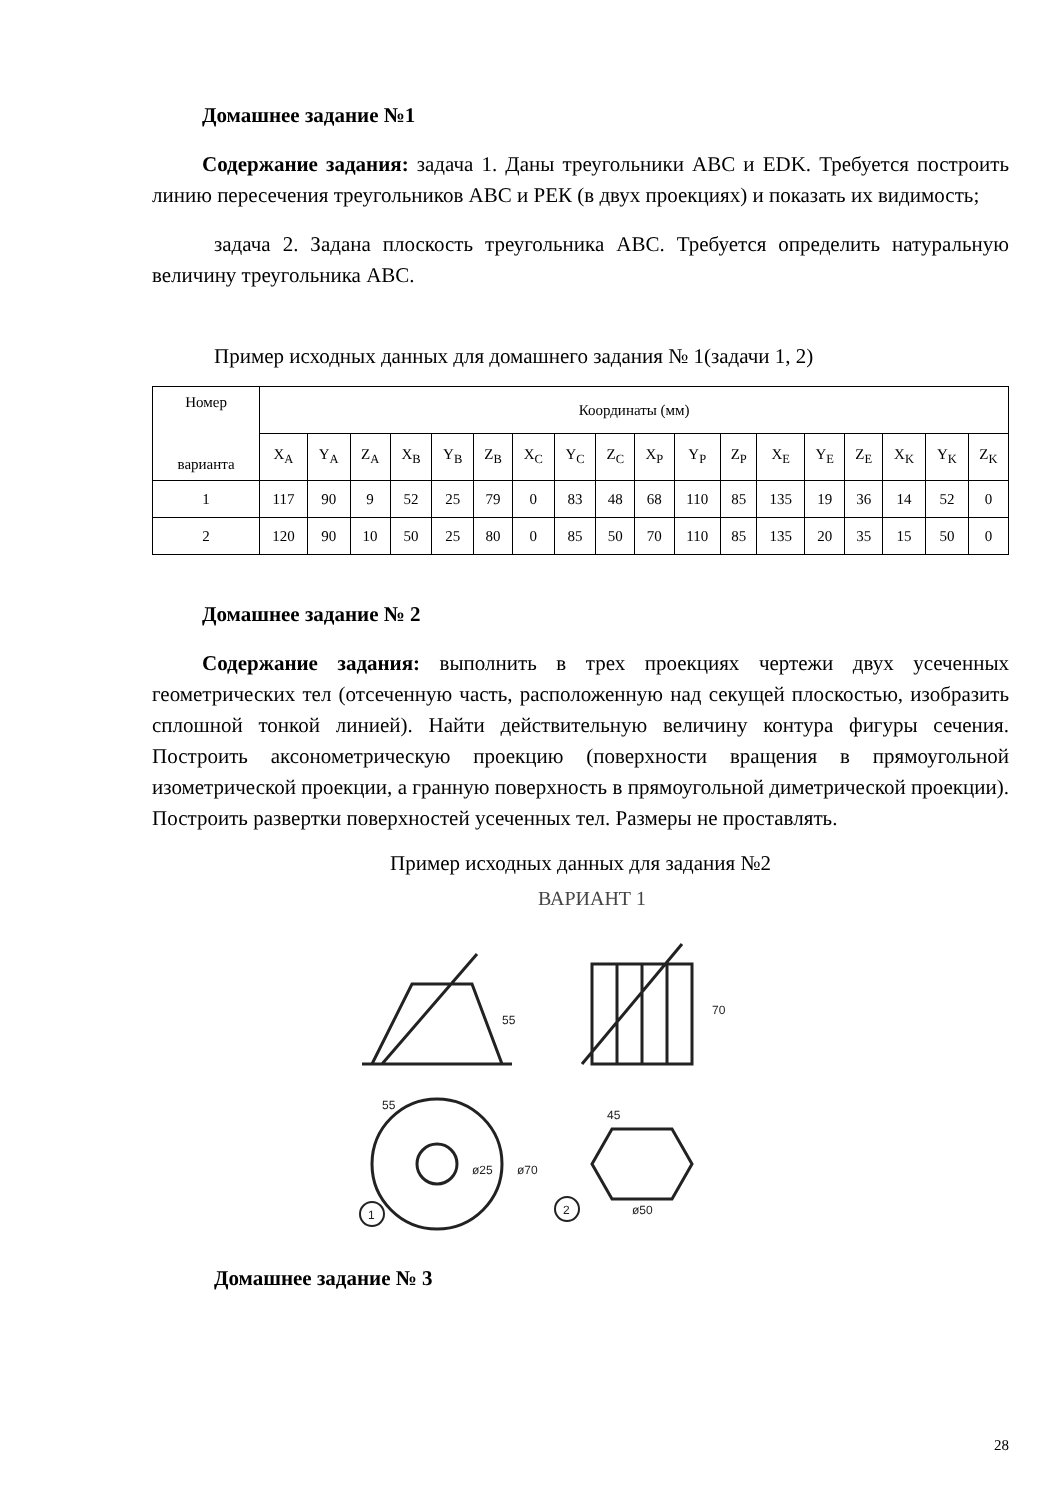Домашнее задание №1
Содержание задания: задача 1. Даны треугольники АВС и EDK. Требуется построить линию пересечения треугольников АВС и PЕК (в двух проекциях) и показать их видимость;
задача 2. Задана плоскость треугольника АВС. Требуется определить натуральную величину треугольника АВС.
Пример исходных данных для домашнего задания № 1(задачи 1, 2)
| Номер варианта | Координаты (мм) | | | | | | | | | | | | | | | | | |
| | X<sub>A</sub> | Y<sub>A</sub> | Z<sub>A</sub> | X<sub>B</sub> | Y<sub>B</sub> | Z<sub>B</sub> | X<sub>C</sub> | Y<sub>C</sub> | Z<sub>C</sub> | X<sub>P</sub> | Y<sub>P</sub> | Z<sub>P</sub> | X<sub>E</sub> | Y<sub>E</sub> | Z<sub>E</sub> | X<sub>K</sub> | Y<sub>K</sub> | Z<sub>K</sub> |
| 1 | 117 | 90 | 9 | 52 | 25 | 79 | 0 | 83 | 48 | 68 | 110 | 85 | 135 | 19 | 36 | 14 | 52 | 0 |
| 2 | 120 | 90 | 10 | 50 | 25 | 80 | 0 | 85 | 50 | 70 | 110 | 85 | 135 | 20 | 35 | 15 | 50 | 0 |
Домашнее задание № 2
Содержание задания: выполнить в трех проекциях чертежи двух усеченных геометрических тел (отсеченную часть, расположенную над секущей плоскостью, изобразить сплошной тонкой линией). Найти действительную величину контура фигуры сечения. Построить аксонометрическую проекцию (поверхности вращения в прямоугольной изометрической проекции, а гранную поверхность в прямоугольной диметрической проекции). Построить развертки поверхностей усеченных тел. Размеры не проставлять.
Пример исходных данных для задания №2
ВАРИАНТ 1
55
55
70
45
ø50
ø70
ø25
1
2
Домашнее задание № 3
28